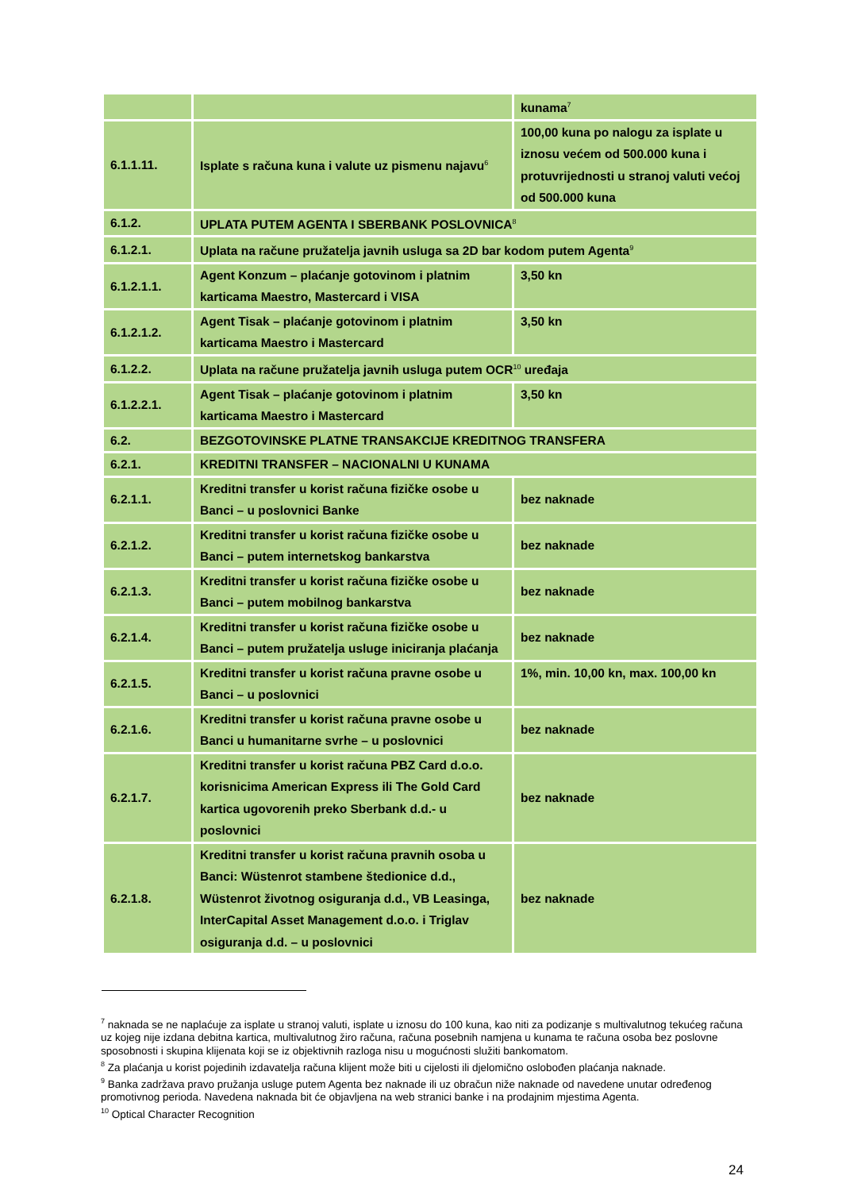| | | kunama<sup>7</sup> |
| 6.1.1.11. | Isplate s računa kuna i valute uz pismenu najavu<sup>6</sup> | 100,00 kuna po nalogu za isplate u iznosu većem od 500.000 kuna i protuvrijednosti u stranoj valuti većoj od 500.000 kuna |
| 6.1.2. | UPLATA PUTEM AGENTA I SBERBANK POSLOVNICA<sup>8</sup> | |
| 6.1.2.1. | Uplata na račune pružatelja javnih usluga sa 2D bar kodom putem Agenta<sup>9</sup> | |
| 6.1.2.1.1. | Agent Konzum – plaćanje gotovinom i platnim karticama Maestro, Mastercard i VISA | 3,50 kn |
| 6.1.2.1.2. | Agent Tisak – plaćanje gotovinom i platnim karticama Maestro i Mastercard | 3,50 kn |
| 6.1.2.2. | Uplata na račune pružatelja javnih usluga putem OCR<sup>10</sup> uređaja | |
| 6.1.2.2.1. | Agent Tisak – plaćanje gotovinom i platnim karticama Maestro i Mastercard | 3,50 kn |
| 6.2. | BEZGOTOVINSKE PLATNE TRANSAKCIJE KREDITNOG TRANSFERA | |
| 6.2.1. | KREDITNI TRANSFER – NACIONALNI U KUNAMA | |
| 6.2.1.1. | Kreditni transfer u korist računa fizičke osobe u Banci – u poslovnici Banke | bez naknade |
| 6.2.1.2. | Kreditni transfer u korist računa fizičke osobe u Banci – putem internetskog bankarstva | bez naknade |
| 6.2.1.3. | Kreditni transfer u korist računa fizičke osobe u Banci – putem mobilnog bankarstva | bez naknade |
| 6.2.1.4. | Kreditni transfer u korist računa fizičke osobe u Banci – putem pružatelja usluge iniciranja plaćanja | bez naknade |
| 6.2.1.5. | Kreditni transfer u korist računa pravne osobe u Banci – u poslovnici | 1%, min. 10,00 kn, max. 100,00 kn |
| 6.2.1.6. | Kreditni transfer u korist računa pravne osobe u Banci u humanitarne svrhe – u poslovnici | bez naknade |
| 6.2.1.7. | Kreditni transfer u korist računa PBZ Card d.o.o. korisnicima American Express ili The Gold Card kartica ugovorenih preko Sberbank d.d.- u poslovnici | bez naknade |
| 6.2.1.8. | Kreditni transfer u korist računa pravnih osoba u Banci: Wüstenrot stambene štedionice d.d., Wüstenrot životnog osiguranja d.d., VB Leasinga, InterCapital Asset Management d.o.o. i Triglav osiguranja d.d. – u poslovnici | bez naknade |
<sup>7</sup> naknada se ne naplaćuje za isplate u stranoj valuti, isplate u iznosu do 100 kuna, kao niti za podizanje s multivalutnog tekućeg računa uz kojeg nije izdana debitna kartica, multivalutnog žiro računa, računa posebnih namjena u kunama te računa osoba bez poslovne sposobnosti i skupina klijenata koji se iz objektivnih razloga nisu u mogućnosti služiti bankomatom.
<sup>8</sup> Za plaćanja u korist pojedinih izdavatelja računa klijent može biti u cijelosti ili djelomično oslobođen plaćanja naknade.
<sup>9</sup> Banka zadržava pravo pružanja usluge putem Agenta bez naknade ili uz obračun niže naknade od navedene unutar određenog promotivnog perioda. Navedena naknada bit će objavljena na web stranici banke i na prodajnim mjestima Agenta.
<sup>10</sup> Optical Character Recognition
24